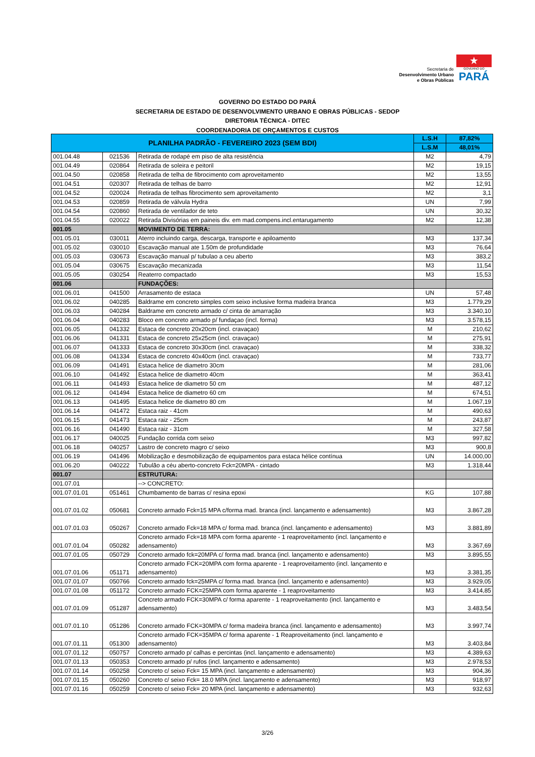Secretaria de
Desenvolvimento Urbano
e Obras Públicas
★
GOVERNO DO
PARÁ
GOVERNO DO ESTADO DO PARÁ
SECRETARIA DE ESTADO DE DESENVOLVIMENTO URBANO E OBRAS PÚBLICAS - SEDOP
DIRETORIA TÉCNICA - DITEC
COORDENADORIA DE ORÇAMENTOS E CUSTOS
| PLANILHA PADRÃO - FEVEREIRO 2023 (SEM BDI) | | | L.S.H | 87,82% |
| --- | --- | --- | --- | --- |
| | | | L.S.M | 48,01% |
| 001.04.48 | 021536 | Retirada de rodapé em piso de alta resistência | M2 | 4,79 |
| 001.04.49 | 020864 | Retirada de soleira e peitoril | M2 | 19,15 |
| 001.04.50 | 020858 | Retirada de telha de fibrocimento com aproveitamento | M2 | 13,55 |
| 001.04.51 | 020307 | Retirada de telhas de barro | M2 | 12,91 |
| 001.04.52 | 020024 | Retirada de telhas fibrocimento sem aproveitamento | M2 | 3,1 |
| 001.04.53 | 020859 | Retirada de válvula Hydra | UN | 7,99 |
| 001.04.54 | 020860 | Retirada de ventilador de teto | UN | 30,32 |
| 001.04.55 | 020022 | Retirada Divisórias em paineis div. em mad.compens.incl.entarugamento | M2 | 12,38 |
| 001.05 | | MOVIMENTO DE TERRA: | | |
| 001.05.01 | 030011 | Aterro incluindo carga, descarga, transporte e apiloamento | M3 | 137,34 |
| 001.05.02 | 030010 | Escavação manual ate 1.50m de profundidade | M3 | 76,64 |
| 001.05.03 | 030673 | Escavação manual p/ tubulao a ceu aberto | M3 | 383,2 |
| 001.05.04 | 030675 | Escavação mecanizada | M3 | 11,54 |
| 001.05.05 | 030254 | Reaterro compactado | M3 | 15,53 |
| 001.06 | | FUNDAÇÕES: | | |
| 001.06.01 | 041500 | Arrasamento de estaca | UN | 57,48 |
| 001.06.02 | 040285 | Baldrame em concreto simples com seixo inclusive forma madeira branca | M3 | 1.779,29 |
| 001.06.03 | 040284 | Baldrame em concreto armado c/ cinta de amarração | M3 | 3.340,10 |
| 001.06.04 | 040283 | Bloco em concreto armado p/ fundaçao (incl. forma) | M3 | 3.578,15 |
| 001.06.05 | 041332 | Estaca de concreto 20x20cm (incl. cravaçao) | M | 210,62 |
| 001.06.06 | 041331 | Estaca de concreto 25x25cm (incl. cravaçao) | M | 275,91 |
| 001.06.07 | 041333 | Estaca de concreto 30x30cm (incl. cravaçao) | M | 338,32 |
| 001.06.08 | 041334 | Estaca de concreto 40x40cm (incl. cravaçao) | M | 733,77 |
| 001.06.09 | 041491 | Estaca helice de diametro 30cm | M | 281,06 |
| 001.06.10 | 041492 | Estaca helice de diametro 40cm | M | 363,41 |
| 001.06.11 | 041493 | Estaca helice de diametro 50 cm | M | 487,12 |
| 001.06.12 | 041494 | Estaca helice de diametro 60 cm | M | 674,51 |
| 001.06.13 | 041495 | Estaca helice de diametro 80 cm | M | 1.067,19 |
| 001.06.14 | 041472 | Estaca raiz - 41cm | M | 490,63 |
| 001.06.15 | 041473 | Estaca raiz - 25cm | M | 243,87 |
| 001.06.16 | 041490 | Estaca raiz - 31cm | M | 327,58 |
| 001.06.17 | 040025 | Fundação corrida com seixo | M3 | 997,82 |
| 001.06.18 | 040257 | Lastro de concreto magro c/ seixo | M3 | 900,8 |
| 001.06.19 | 041496 | Mobilização e desmobilização de equipamentos para estaca hélice contínua | UN | 14.000,00 |
| 001.06.20 | 040222 | Tubulão a céu aberto-concreto Fck=20MPA - cintado | M3 | 1.318,44 |
| 001.07 | | ESTRUTURA: | | |
| 001.07.01 | | --> CONCRETO: | | |
| 001.07.01.01 | 051461 | Chumbamento de barras c/ resina epoxi | KG | 107,88 |
| 001.07.01.02 | 050681 | Concreto armado Fck=15 MPA c/forma mad. branca (incl. lançamento e adensamento) | M3 | 3.867,28 |
| 001.07.01.03 | 050267 | Concreto armado Fck=18 MPA c/ forma mad. branca (incl. lançamento e adensamento) | M3 | 3.881,89 |
| 001.07.01.04 | 050282 | Concreto armado Fck=18 MPA com forma aparente - 1 reaproveitamento (incl. lançamento e adensamento) | M3 | 3.367,69 |
| 001.07.01.05 | 050729 | Concreto armado fck=20MPA c/ forma mad. branca (incl. lançamento e adensamento) | M3 | 3.895,55 |
| 001.07.01.06 | 051171 | Concreto armado FCK=20MPA com forma aparente - 1 reaproveitamento (incl. lançamento e adensamento) | M3 | 3.381,35 |
| 001.07.01.07 | 050766 | Concreto armado fck=25MPA c/ forma mad. branca (incl. lançamento e adensamento) | M3 | 3.929,05 |
| 001.07.01.08 | 051172 | Concreto armado FCK=25MPA com forma aparente - 1 reaproveitamento | M3 | 3.414,85 |
| 001.07.01.09 | 051287 | Concreto armado FCK=30MPA c/ forma aparente - 1 reaproveitamento (incl. lançamento e adensamento) | M3 | 3.483,54 |
| 001.07.01.10 | 051286 | Concreto armado FCK=30MPA c/ forma madeira branca (incl. lançamento e adensamento) | M3 | 3.997,74 |
| 001.07.01.11 | 051300 | Concreto armado FCK=35MPA c/ forma aparente - 1 Reaproveitamento (incl. lançamento e adensamento) | M3 | 3.403,84 |
| 001.07.01.12 | 050757 | Concreto armado p/ calhas e percintas (incl. lançamento e adensamento) | M3 | 4.389,63 |
| 001.07.01.13 | 050353 | Concreto armado p/ rufos (incl. lançamento e adensamento) | M3 | 2.978,53 |
| 001.07.01.14 | 050258 | Concreto c/ seixo Fck= 15 MPA (incl. lançamento e adensamento) | M3 | 904,36 |
| 001.07.01.15 | 050260 | Concreto c/ seixo Fck= 18.0 MPA (incl. lançamento e adensamento) | M3 | 918,97 |
| 001.07.01.16 | 050259 | Concreto c/ seixo Fck= 20 MPA (incl. lançamento e adensamento) | M3 | 932,63 |
3/26